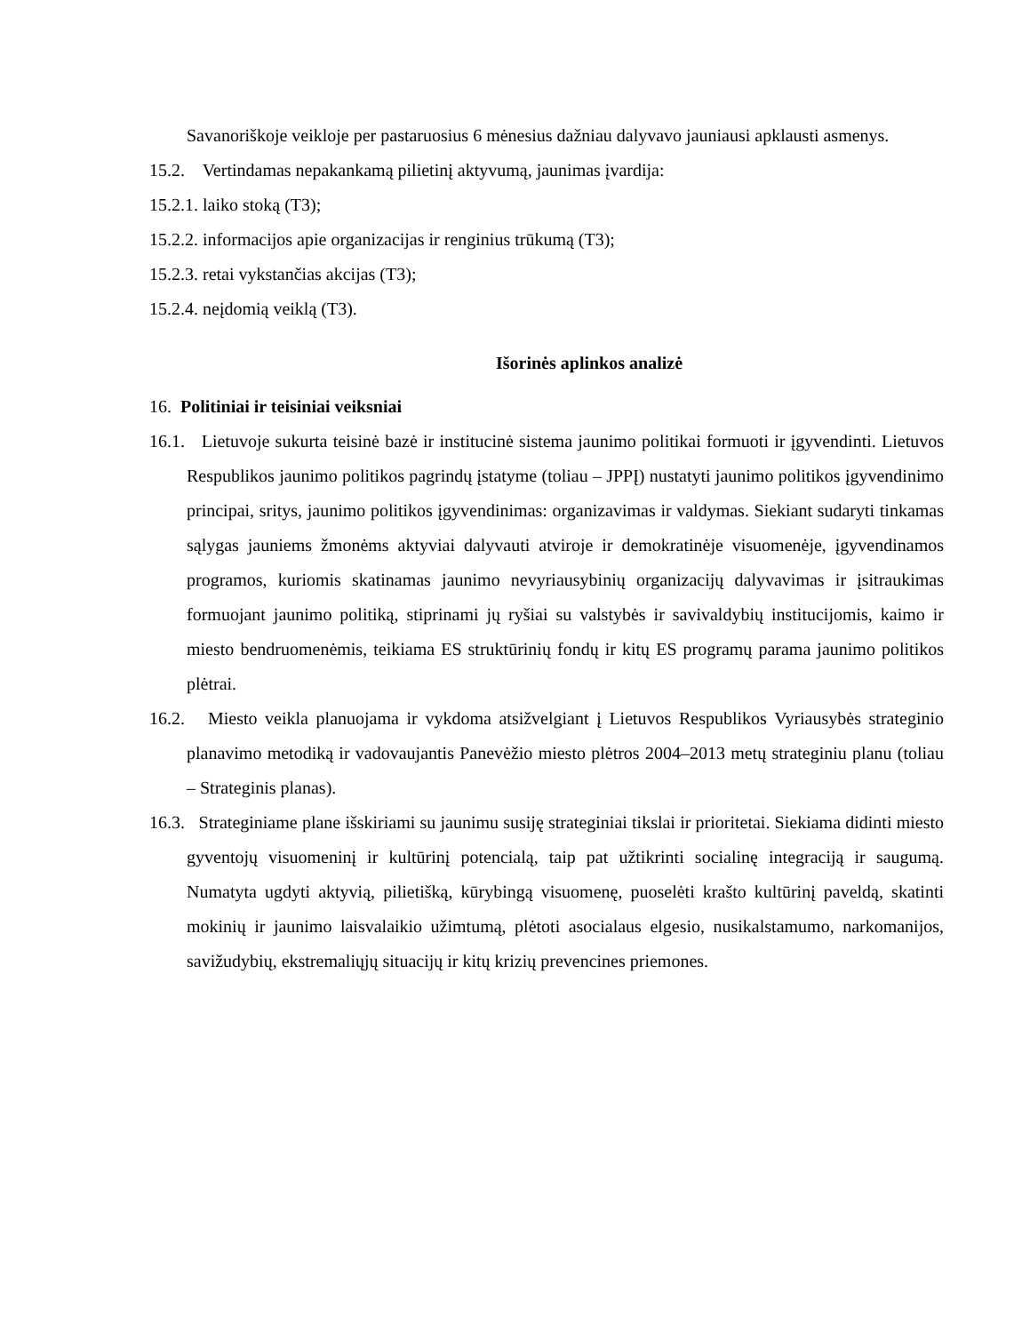Savanoriškoje veikloje per pastaruosius 6 mėnesius dažniau dalyvavo jauniausi apklausti asmenys.
15.2. Vertindamas nepakankamą pilietinį aktyvumą, jaunimas įvardija:
15.2.1. laiko stoką (T3);
15.2.2. informacijos apie organizacijas ir renginius trūkumą (T3);
15.2.3. retai vykstančias akcijas (T3);
15.2.4. neįdomią veiklą (T3).
Išorinės aplinkos analizė
16. Politiniai ir teisiniai veiksniai
16.1. Lietuvoje sukurta teisinė bazė ir institucinė sistema jaunimo politikai formuoti ir įgyvendinti. Lietuvos Respublikos jaunimo politikos pagrindų įstatyme (toliau – JPPĮ) nustatyti jaunimo politikos įgyvendinimo principai, sritys, jaunimo politikos įgyvendinimas: organizavimas ir valdymas. Siekiant sudaryti tinkamas sąlygas jauniems žmonėms aktyviai dalyvauti atviroje ir demokratinėje visuomenėje, įgyvendinamos programos, kuriomis skatinamas jaunimo nevyriausybinių organizacijų dalyvavimas ir įsitraukimas formuojant jaunimo politiką, stiprinami jų ryšiai su valstybės ir savivaldybių institucijomis, kaimo ir miesto bendruomenėmis, teikiama ES struktūrinių fondų ir kitų ES programų parama jaunimo politikos plėtrai.
16.2. Miesto veikla planuojama ir vykdoma atsižvelgiant į Lietuvos Respublikos Vyriausybės strateginio planavimo metodiką ir vadovaujantis Panevėžio miesto plėtros 2004–2013 metų strateginiu planu (toliau – Strateginis planas).
16.3. Strateginiame plane išskiriami su jaunimu susiję strateginiai tikslai ir prioritetai. Siekiama didinti miesto gyventojų visuomeninį ir kultūrinį potencialą, taip pat užtikrinti socialinę integraciją ir saugumą. Numatyta ugdyti aktyvią, pilietišką, kūrybingą visuomenę, puoselėti krašto kultūrinį paveldą, skatinti mokinių ir jaunimo laisvalaikio užimtumą, plėtoti asocialaus elgesio, nusikalstamumo, narkomanijos, savižudybių, ekstremaliųjų situacijų ir kitų krizių prevencines priemones.